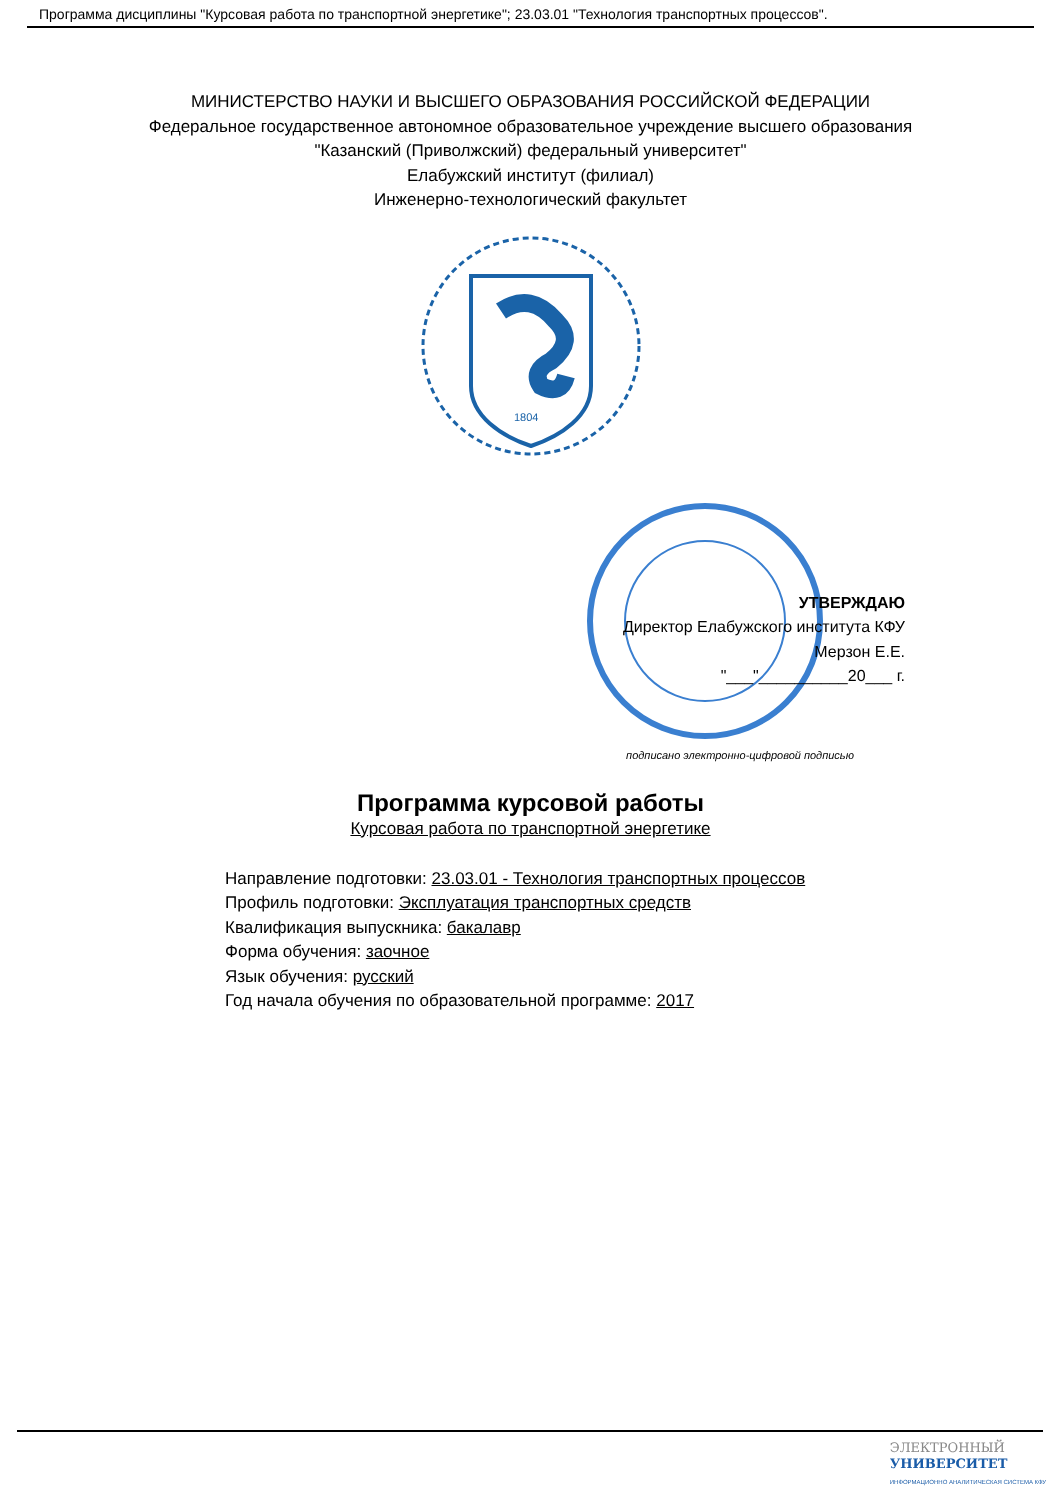Программа дисциплины "Курсовая работа по транспортной энергетике"; 23.03.01 "Технология транспортных процессов".
МИНИСТЕРСТВО НАУКИ И ВЫСШЕГО ОБРАЗОВАНИЯ РОССИЙСКОЙ ФЕДЕРАЦИИ
Федеральное государственное автономное образовательное учреждение высшего образования
"Казанский (Приволжский) федеральный университет"
Елабужский институт (филиал)
Инженерно-технологический факультет
1804
УТВЕРЖДАЮ
Директор Елабужского института КФУ
Мерзон Е.Е.
"___"__________20___ г.
подписано электронно-цифровой подписью
Программа курсовой работы
Курсовая работа по транспортной энергетике
Направление подготовки: 23.03.01 - Технология транспортных процессов
Профиль подготовки: Эксплуатация транспортных средств
Квалификация выпускника: бакалавр
Форма обучения: заочное
Язык обучения: русский
Год начала обучения по образовательной программе: 2017
ЭЛЕКТРОННЫЙ
УНИВЕРСИТЕТ
ИНФОРМАЦИОННО АНАЛИТИЧЕСКАЯ СИСТЕМА КФУ